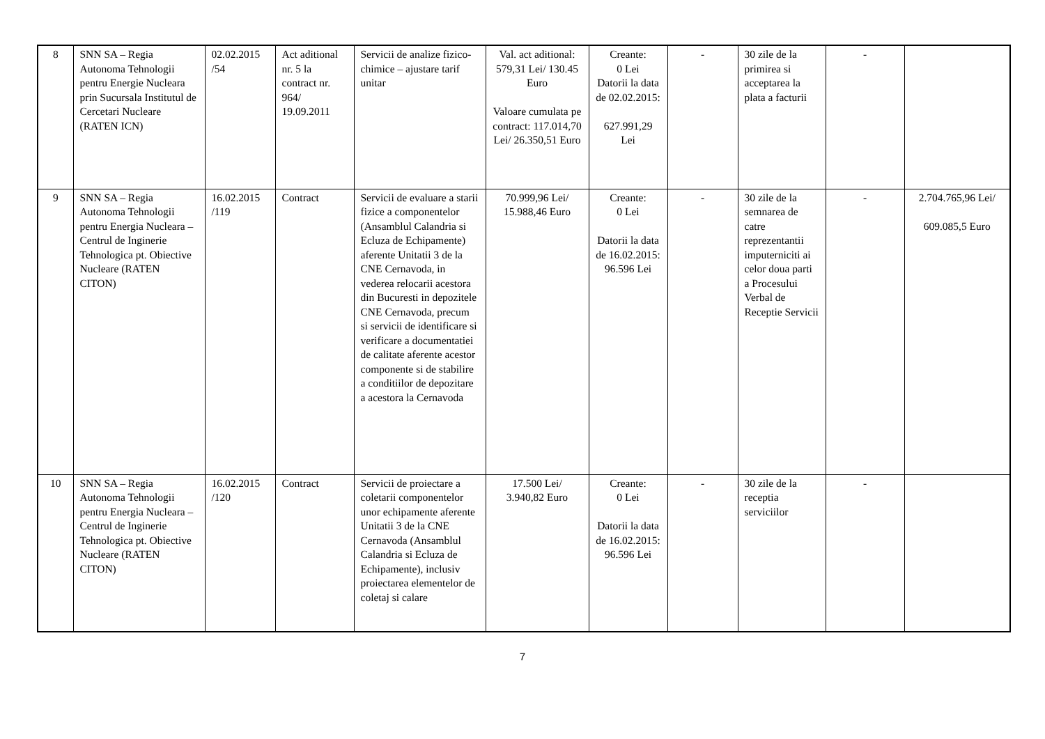| 8 | SNN SA – Regia Autonoma Tehnologii pentru Energie Nucleara prin Sucursala Institutul de Cercetari Nucleare (RATEN ICN) | 02.02.2015 /54 | Act aditional nr. 5 la contract nr. 964/ 19.09.2011 | Servicii de analize fizico-chimice – ajustare tarif unitar | Val. act aditional: 579,31 Lei/ 130.45 Euro Valoare cumulata pe contract: 117.014,70 Lei/ 26.350,51 Euro | Creante: 0 Lei Datorii la data de 02.02.2015: 627.991,29 Lei | - | 30 zile de la primirea si acceptarea la plata a facturii | - | |
| 9 | SNN SA – Regia Autonoma Tehnologii pentru Energia Nucleara – Centrul de Inginerie Tehnologica pt. Obiective Nucleare (RATEN CITON) | 16.02.2015 /119 | Contract | Servicii de evaluare a starii fizice a componentelor (Ansamblul Calandria si Ecluza de Echipamente) aferente Unitatii 3 de la CNE Cernavoda, in vederea relocarii acestora din Bucuresti in depozitele CNE Cernavoda, precum si servicii de identificare si verificare a documentatiei de calitate aferente acestor componente si de stabilire a conditiilor de depozitare a acestora la Cernavoda | 70.999,96 Lei/ 15.988,46 Euro | Creante: 0 Lei Datorii la data de 16.02.2015: 96.596 Lei | - | 30 zile de la semnarea de catre reprezentantii imputerniciti ai celor doua parti a Procesului Verbal de Receptie Servicii | - | 2.704.765,96 Lei/ 609.085,5 Euro |
| 10 | SNN SA – Regia Autonoma Tehnologii pentru Energia Nucleara – Centrul de Inginerie Tehnologica pt. Obiective Nucleare (RATEN CITON) | 16.02.2015 /120 | Contract | Servicii de proiectare a coletarii componentelor unor echipamente aferente Unitatii 3 de la CNE Cernavoda (Ansamblul Calandria si Ecluza de Echipamente), inclusiv proiectarea elementelor de coletaj si calare | 17.500 Lei/ 3.940,82 Euro | Creante: 0 Lei Datorii la data de 16.02.2015: 96.596 Lei | - | 30 zile de la receptia serviciilor | - | |
7